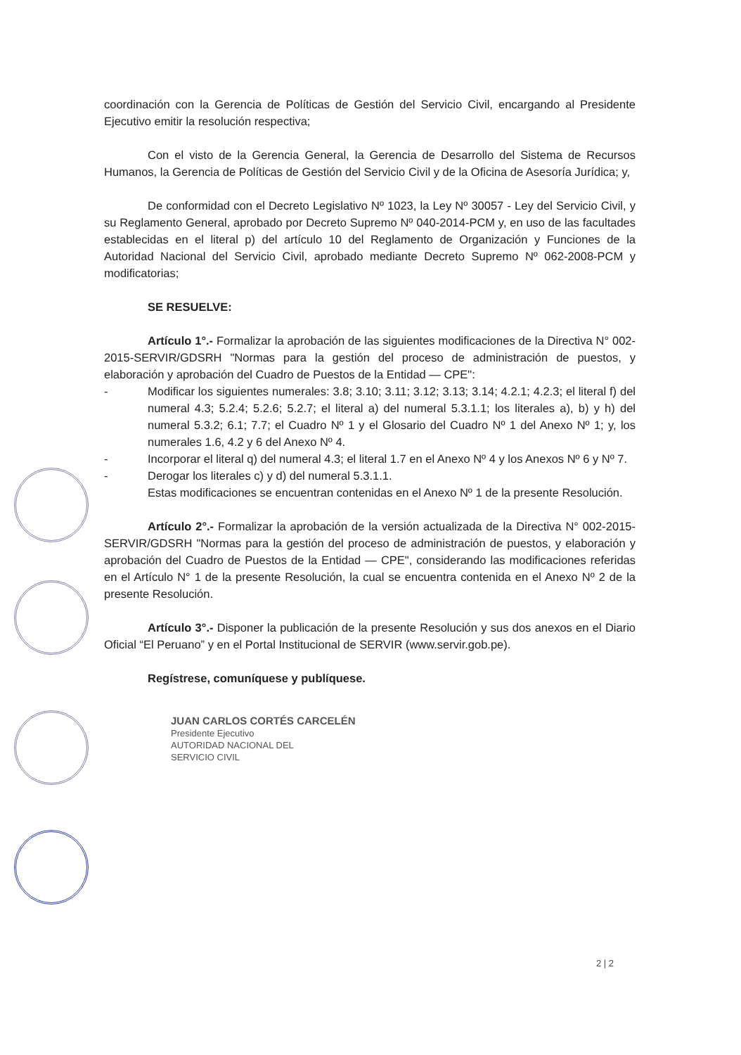coordinación con la Gerencia de Políticas de Gestión del Servicio Civil, encargando al Presidente Ejecutivo emitir la resolución respectiva;
Con el visto de la Gerencia General, la Gerencia de Desarrollo del Sistema de Recursos Humanos, la Gerencia de Políticas de Gestión del Servicio Civil y de la Oficina de Asesoría Jurídica; y,
De conformidad con el Decreto Legislativo Nº 1023, la Ley Nº 30057 - Ley del Servicio Civil, y su Reglamento General, aprobado por Decreto Supremo Nº 040-2014-PCM y, en uso de las facultades establecidas en el literal p) del artículo 10 del Reglamento de Organización y Funciones de la Autoridad Nacional del Servicio Civil, aprobado mediante Decreto Supremo Nº 062-2008-PCM y modificatorias;
SE RESUELVE:
Artículo 1°.- Formalizar la aprobación de las siguientes modificaciones de la Directiva N° 002-2015-SERVIR/GDSRH "Normas para la gestión del proceso de administración de puestos, y elaboración y aprobación del Cuadro de Puestos de la Entidad — CPE":
- Modificar los siguientes numerales: 3.8; 3.10; 3.11; 3.12; 3.13; 3.14; 4.2.1; 4.2.3; el literal f) del numeral 4.3; 5.2.4; 5.2.6; 5.2.7; el literal a) del numeral 5.3.1.1; los literales a), b) y h) del numeral 5.3.2; 6.1; 7.7; el Cuadro Nº 1 y el Glosario del Cuadro Nº 1 del Anexo Nº 1; y, los numerales 1.6, 4.2 y 6 del Anexo Nº 4.
- Incorporar el literal q) del numeral 4.3; el literal 1.7 en el Anexo Nº 4 y los Anexos Nº 6 y Nº 7.
- Derogar los literales c) y d) del numeral 5.3.1.1.
Estas modificaciones se encuentran contenidas en el Anexo Nº 1 de la presente Resolución.
Artículo 2°.- Formalizar la aprobación de la versión actualizada de la Directiva N° 002-2015-SERVIR/GDSRH "Normas para la gestión del proceso de administración de puestos, y elaboración y aprobación del Cuadro de Puestos de la Entidad — CPE", considerando las modificaciones referidas en el Artículo N° 1 de la presente Resolución, la cual se encuentra contenida en el Anexo Nº 2 de la presente Resolución.
Artículo 3°.- Disponer la publicación de la presente Resolución y sus dos anexos en el Diario Oficial “El Peruano” y en el Portal Institucional de SERVIR (www.servir.gob.pe).
Regístrese, comuníquese y publíquese.
JUAN CARLOS CORTÉS CARCELÉN
Presidente Ejecutivo
AUTORIDAD NACIONAL DEL
SERVICIO CIVIL
2 | 2